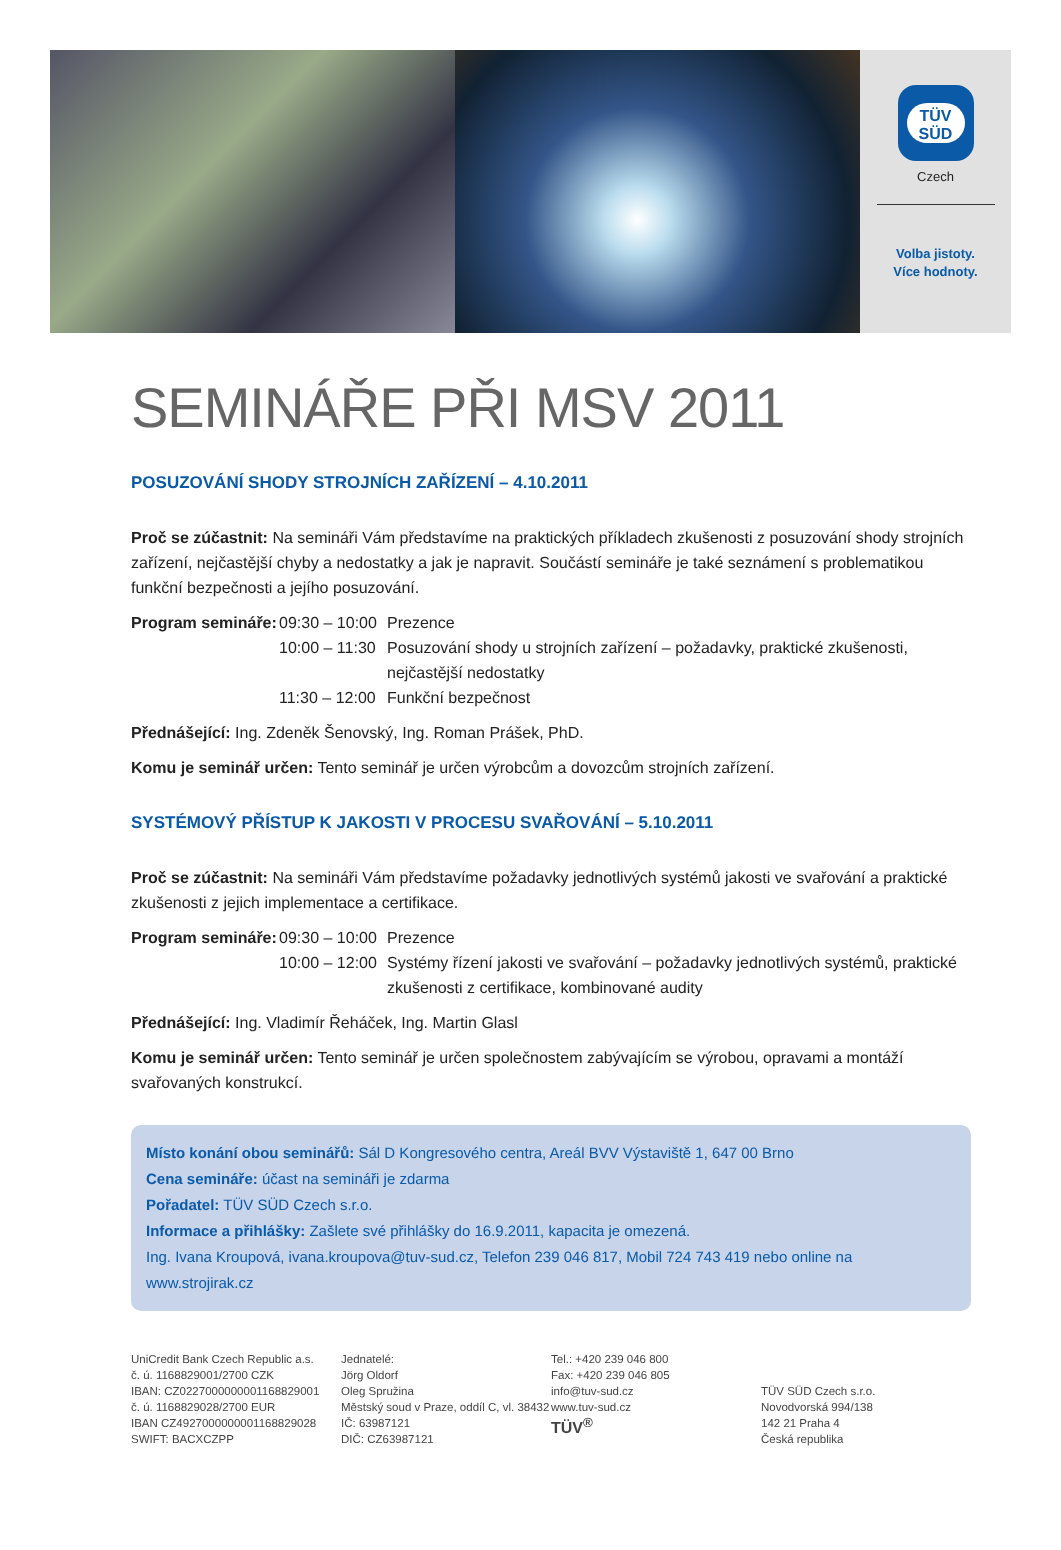TÜV
SÜD
Czech
Volba jistoty.
Více hodnoty.
SEMINÁŘE PŘI MSV 2011
POSUZOVÁNÍ SHODY STROJNÍCH ZAŘÍZENÍ – 4.10.2011
Proč se zúčastnit: Na semináři Vám představíme na praktických příkladech zkušenosti z posuzování shody strojních zařízení, nejčastější chyby a nedostatky a jak je napravit. Součástí semináře je také seznámení s problematikou funkční bezpečnosti a jejího posuzování.
Program semináře: 09:30 – 10:00 Prezence 10:00 – 11:30 Posuzování shody u strojních zařízení – požadavky, praktické zkušenosti, nejčastější nedostatky 11:30 – 12:00 Funkční bezpečnost
Přednášející: Ing. Zdeněk Šenovský, Ing. Roman Prášek, PhD.
Komu je seminář určen: Tento seminář je určen výrobcům a dovozcům strojních zařízení.
SYSTÉMOVÝ PŘÍSTUP K JAKOSTI V PROCESU SVAŘOVÁNÍ – 5.10.2011
Proč se zúčastnit: Na semináři Vám představíme požadavky jednotlivých systémů jakosti ve svařování a praktické zkušenosti z jejich implementace a certifikace.
Program semináře: 09:30 – 10:00 Prezence 10:00 – 12:00 Systémy řízení jakosti ve svařování – požadavky jednotlivých systémů, praktické zkušenosti z certifikace, kombinované audity
Přednášející: Ing. Vladimír Řeháček, Ing. Martin Glasl
Komu je seminář určen: Tento seminář je určen společnostem zabývajícím se výrobou, opravami a montáží svařovaných konstrukcí.
Místo konání obou seminářů: Sál D Kongresového centra, Areál BVV Výstaviště 1, 647 00 Brno
Cena semináře: účast na semináři je zdarma
Pořadatel: TÜV SÜD Czech s.r.o.
Informace a přihlášky: Zašlete své přihlášky do 16.9.2011, kapacita je omezená.
Ing. Ivana Kroupová, ivana.kroupova@tuv-sud.cz, Telefon 239 046 817, Mobil 724 743 419 nebo online na www.strojirak.cz
UniCredit Bank Czech Republic a.s.
č. ú. 1168829001/2700 CZK
IBAN: CZ0227000000001168829001
č. ú. 1168829028/2700 EUR
IBAN CZ4927000000001168829028
SWIFT: BACXCZPP
Jednatelé:
Jörg Oldorf
Oleg Spružina
Městský soud v Praze, oddíl C, vl. 38432
IČ: 63987121
DIČ: CZ63987121
Tel.: +420 239 046 800
Fax: +420 239 046 805
info@tuv-sud.cz
www.tuv-sud.cz
TÜV<sup>®</sup>
TÜV SÜD Czech s.r.o.
Novodvorská 994/138
142 21 Praha 4
Česká republika